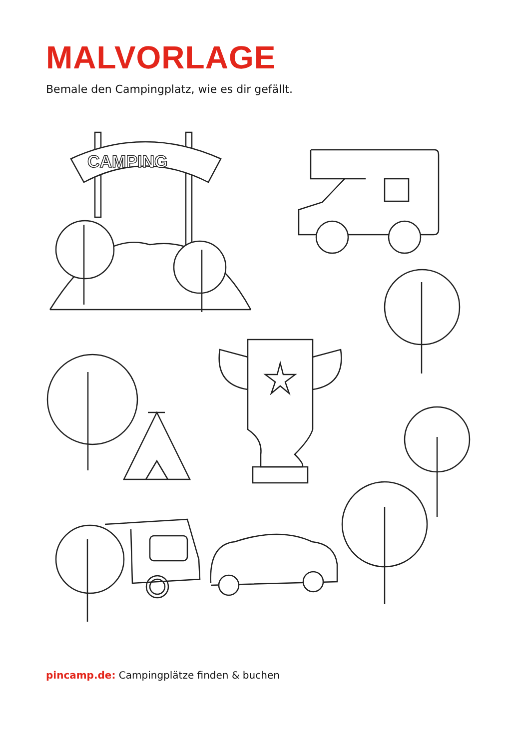CAMPING
MALVORLAGE
Bemale den Campingplatz, wie es dir gefällt.
pincamp.de: Campingplätze finden & buchen